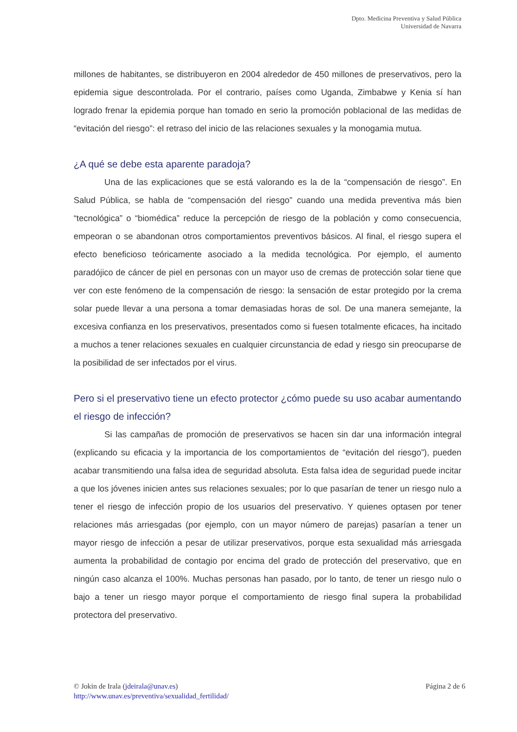Dpto. Medicina Preventiva y Salud Pública
Universidad de Navarra
millones de habitantes, se distribuyeron en 2004 alrededor de 450 millones de preservativos, pero la epidemia sigue descontrolada. Por el contrario, países como Uganda, Zimbabwe y Kenia sí han logrado frenar la epidemia porque han tomado en serio la promoción poblacional de las medidas de “evitación del riesgo”: el retraso del inicio de las relaciones sexuales y la monogamia mutua.
¿A qué se debe esta aparente paradoja?
Una de las explicaciones que se está valorando es la de la “compensación de riesgo”. En Salud Pública, se habla de “compensación del riesgo” cuando una medida preventiva más bien “tecnológica” o “biomédica” reduce la percepción de riesgo de la población y como consecuencia, empeoran o se abandonan otros comportamientos preventivos básicos. Al final, el riesgo supera el efecto beneficioso teóricamente asociado a la medida tecnológica. Por ejemplo, el aumento paradójico de cáncer de piel en personas con un mayor uso de cremas de protección solar tiene que ver con este fenómeno de la compensación de riesgo: la sensación de estar protegido por la crema solar puede llevar a una persona a tomar demasiadas horas de sol. De una manera semejante, la excesiva confianza en los preservativos, presentados como si fuesen totalmente eficaces, ha incitado a muchos a tener relaciones sexuales en cualquier circunstancia de edad y riesgo sin preocuparse de la posibilidad de ser infectados por el virus.
Pero si el preservativo tiene un efecto protector ¿cómo puede su uso acabar aumentando el riesgo de infección?
Si las campañas de promoción de preservativos se hacen sin dar una información integral (explicando su eficacia y la importancia de los comportamientos de “evitación del riesgo”), pueden acabar transmitiendo una falsa idea de seguridad absoluta. Esta falsa idea de seguridad puede incitar a que los jóvenes inicien antes sus relaciones sexuales; por lo que pasarían de tener un riesgo nulo a tener el riesgo de infección propio de los usuarios del preservativo. Y quienes optasen por tener relaciones más arriesgadas (por ejemplo, con un mayor número de parejas) pasarían a tener un mayor riesgo de infección a pesar de utilizar preservativos, porque esta sexualidad más arriesgada aumenta la probabilidad de contagio por encima del grado de protección del preservativo, que en ningún caso alcanza el 100%. Muchas personas han pasado, por lo tanto, de tener un riesgo nulo o bajo a tener un riesgo mayor porque el comportamiento de riesgo final supera la probabilidad protectora del preservativo.
© Jokin de Irala (jdeirala@unav.es)
http://www.unav.es/preventiva/sexualidad_fertilidad/
Página 2 de 6